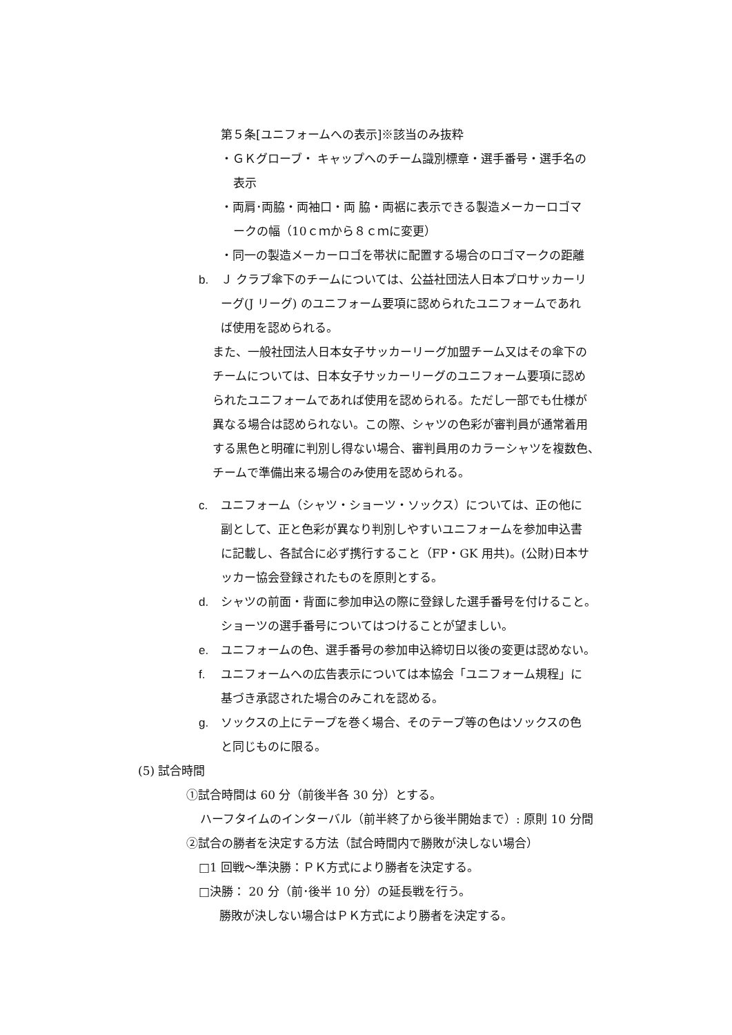第５条[ユニフォームへの表示]※該当のみ抜粋
・ＧＫグローブ・ キャップへのチーム識別標章・選手番号・選手名の
表示
・両肩･両脇・両袖口・両 脇・両裾に表示できる製造メーカーロゴマ
ークの幅（10ｃｍから８ｃｍに変更）
・同一の製造メーカーロゴを帯状に配置する場合のロゴマークの距離
b. Ｊ クラブ傘下のチームについては、公益社団法人日本プロサッカーリ
ーグ(J リーグ) のユニフォーム要項に認められたユニフォームであれ
ば使用を認められる。
また、一般社団法人日本女子サッカーリーグ加盟チーム又はその傘下の
チームについては、日本女子サッカーリーグのユニフォーム要項に認め
られたユニフォームであれば使用を認められる。ただし一部でも仕様が
異なる場合は認められない。この際、シャツの色彩が審判員が通常着用
する黒色と明確に判別し得ない場合、審判員用のカラーシャツを複数色、
チームで準備出来る場合のみ使用を認められる。
c. ユニフォーム（シャツ・ショーツ・ソックス）については、正の他に
副として、正と色彩が異なり判別しやすいユニフォームを参加申込書
に記載し、各試合に必ず携行すること（FP・GK 用共)。(公財)日本サ
ッカー協会登録されたものを原則とする。
d. シャツの前面・背面に参加申込の際に登録した選手番号を付けること。
ショーツの選手番号についてはつけることが望ましい。
e. ユニフォームの色、選手番号の参加申込締切日以後の変更は認めない。
f. ユニフォームへの広告表示については本協会「ユニフォーム規程」に
基づき承認された場合のみこれを認める。
g. ソックスの上にテープを巻く場合、そのテープ等の色はソックスの色
と同じものに限る。
(5) 試合時間
①試合時間は 60 分（前後半各 30 分）とする。
ハーフタイムのインターバル（前半終了から後半開始まで）: 原則 10 分間
②試合の勝者を決定する方法（試合時間内で勝敗が決しない場合）
□1 回戦～準決勝：ＰＫ方式により勝者を決定する。
□決勝： 20 分（前･後半 10 分）の延長戦を行う。
勝敗が決しない場合はＰＫ方式により勝者を決定する。